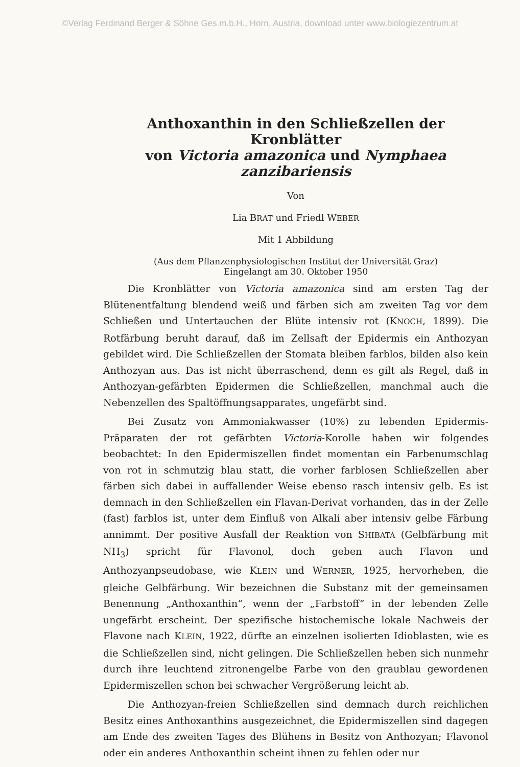©Verlag Ferdinand Berger & Söhne Ges.m.b.H., Horn, Austria, download unter www.biologiezentrum.at
Anthoxanthin in den Schließzellen der Kronblätter
von Victoria amazonica und Nymphaea zanzibariensis
Von
Lia BRAT und Friedl WEBER
Mit 1 Abbildung
(Aus dem Pflanzenphysiologischen Institut der Universität Graz)
Eingelangt am 30. Oktober 1950
Die Kronblätter von Victoria amazonica sind am ersten Tag der Blütenentfaltung blendend weiß und färben sich am zweiten Tag vor dem Schließen und Untertauchen der Blüte intensiv rot (KNOCH, 1899). Die Rotfärbung beruht darauf, daß im Zellsaft der Epidermis ein Anthozyan gebildet wird. Die Schließzellen der Stomata bleiben farblos, bilden also kein Anthozyan aus. Das ist nicht überraschend, denn es gilt als Regel, daß in Anthozyan-gefärbten Epidermen die Schließzellen, manchmal auch die Nebenzellen des Spaltöffnungsapparates, ungefärbt sind.
Bei Zusatz von Ammoniakwasser (10%) zu lebenden Epidermis-Präparaten der rot gefärbten Victoria-Korolle haben wir folgendes beobachtet: In den Epidermiszellen findet momentan ein Farbenumschlag von rot in schmutzig blau statt, die vorher farblosen Schließzellen aber färben sich dabei in auffallender Weise ebenso rasch intensiv gelb. Es ist demnach in den Schließzellen ein Flavan-Derivat vorhanden, das in der Zelle (fast) farblos ist, unter dem Einfluß von Alkali aber intensiv gelbe Färbung annimmt. Der positive Ausfall der Reaktion von SHIBATA (Gelbfärbung mit NH<sub>3</sub>) spricht für Flavonol, doch geben auch Flavon und Anthozyanpseudobase, wie KLEIN und WERNER, 1925, hervorheben, die gleiche Gelbfärbung. Wir bezeichnen die Substanz mit der gemeinsamen Benennung „Anthoxanthin“, wenn der „Farbstoff“ in der lebenden Zelle ungefärbt erscheint. Der spezifische histochemische lokale Nachweis der Flavone nach KLEIN, 1922, dürfte an einzelnen isolierten Idioblasten, wie es die Schließzellen sind, nicht gelingen. Die Schließzellen heben sich nunmehr durch ihre leuchtend zitronengelbe Farbe von den graublau gewordenen Epidermiszellen schon bei schwacher Vergrößerung leicht ab.
Die Anthozyan-freien Schließzellen sind demnach durch reichlichen Besitz eines Anthoxanthins ausgezeichnet, die Epidermiszellen sind dagegen am Ende des zweiten Tages des Blühens in Besitz von Anthozyan; Flavonol oder ein anderes Anthoxanthin scheint ihnen zu fehlen oder nur